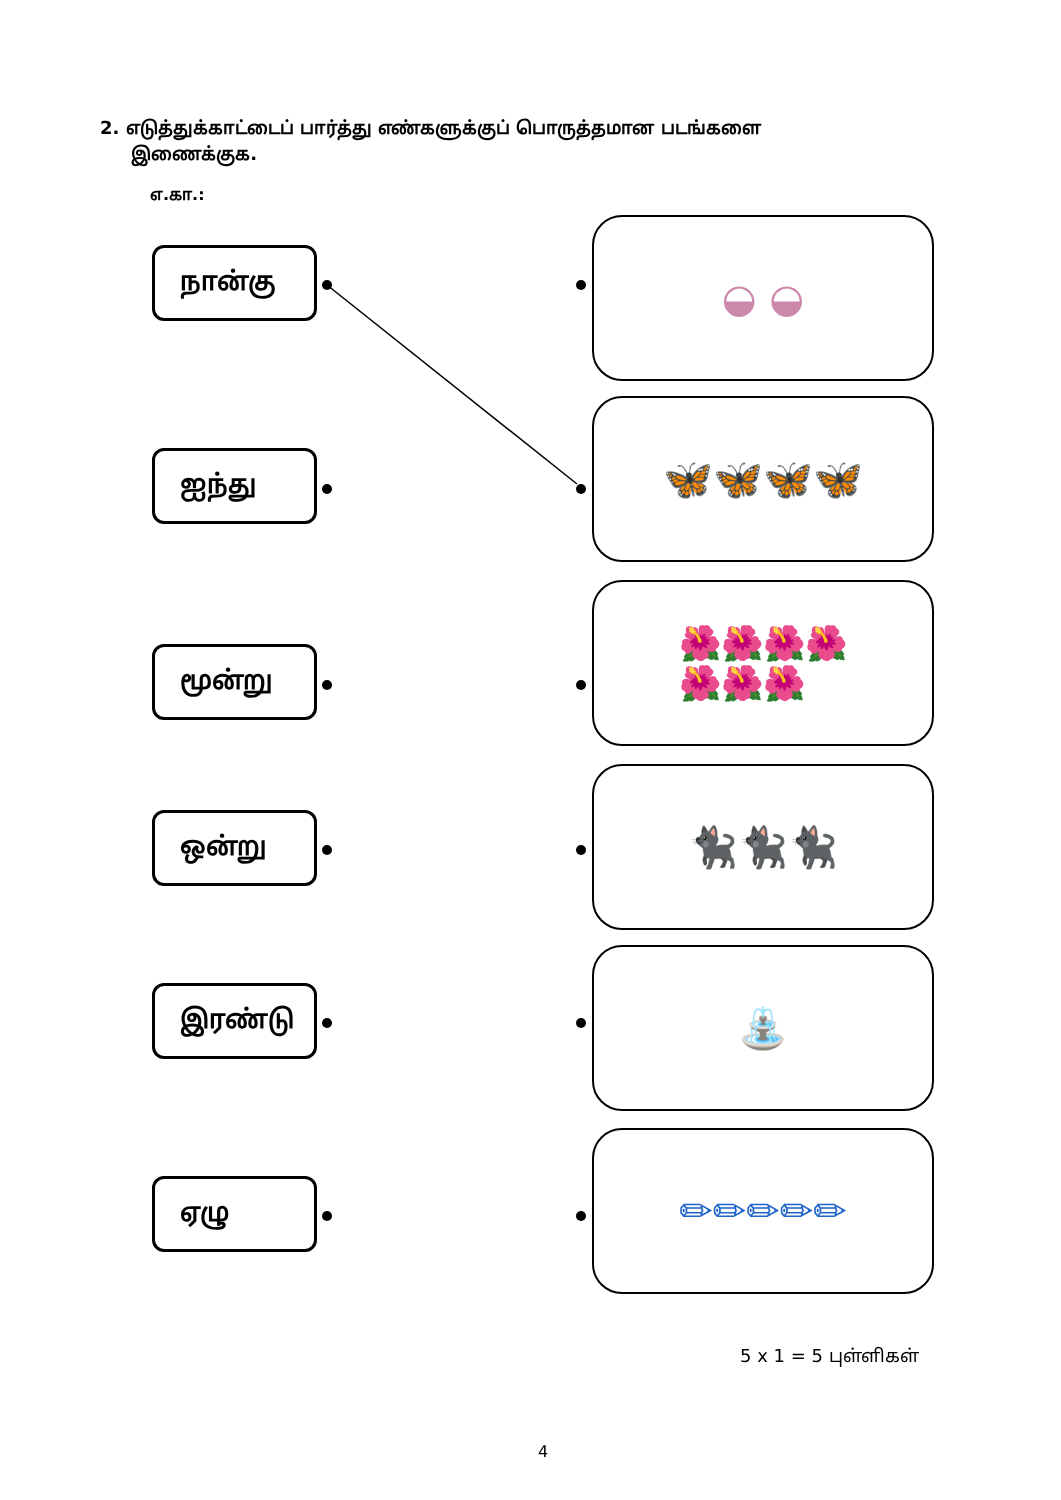2. எடுத்துக்காட்டைப் பார்த்து எண்களுக்குப் பொருத்தமான படங்களை
இணைக்குக.
எ.கா.:
நான்கு ◒ ◒
ஐந்து
🦋🦋🦋🦋
மூன்று
🌺🌺🌺🌺
🌺🌺🌺
ஒன்று
🐈‍⬛🐈‍⬛🐈‍⬛
இரண்டு
⛲
ஏழு
✏✏✏✏✏
5 x 1 = 5 புள்ளிகள்
4